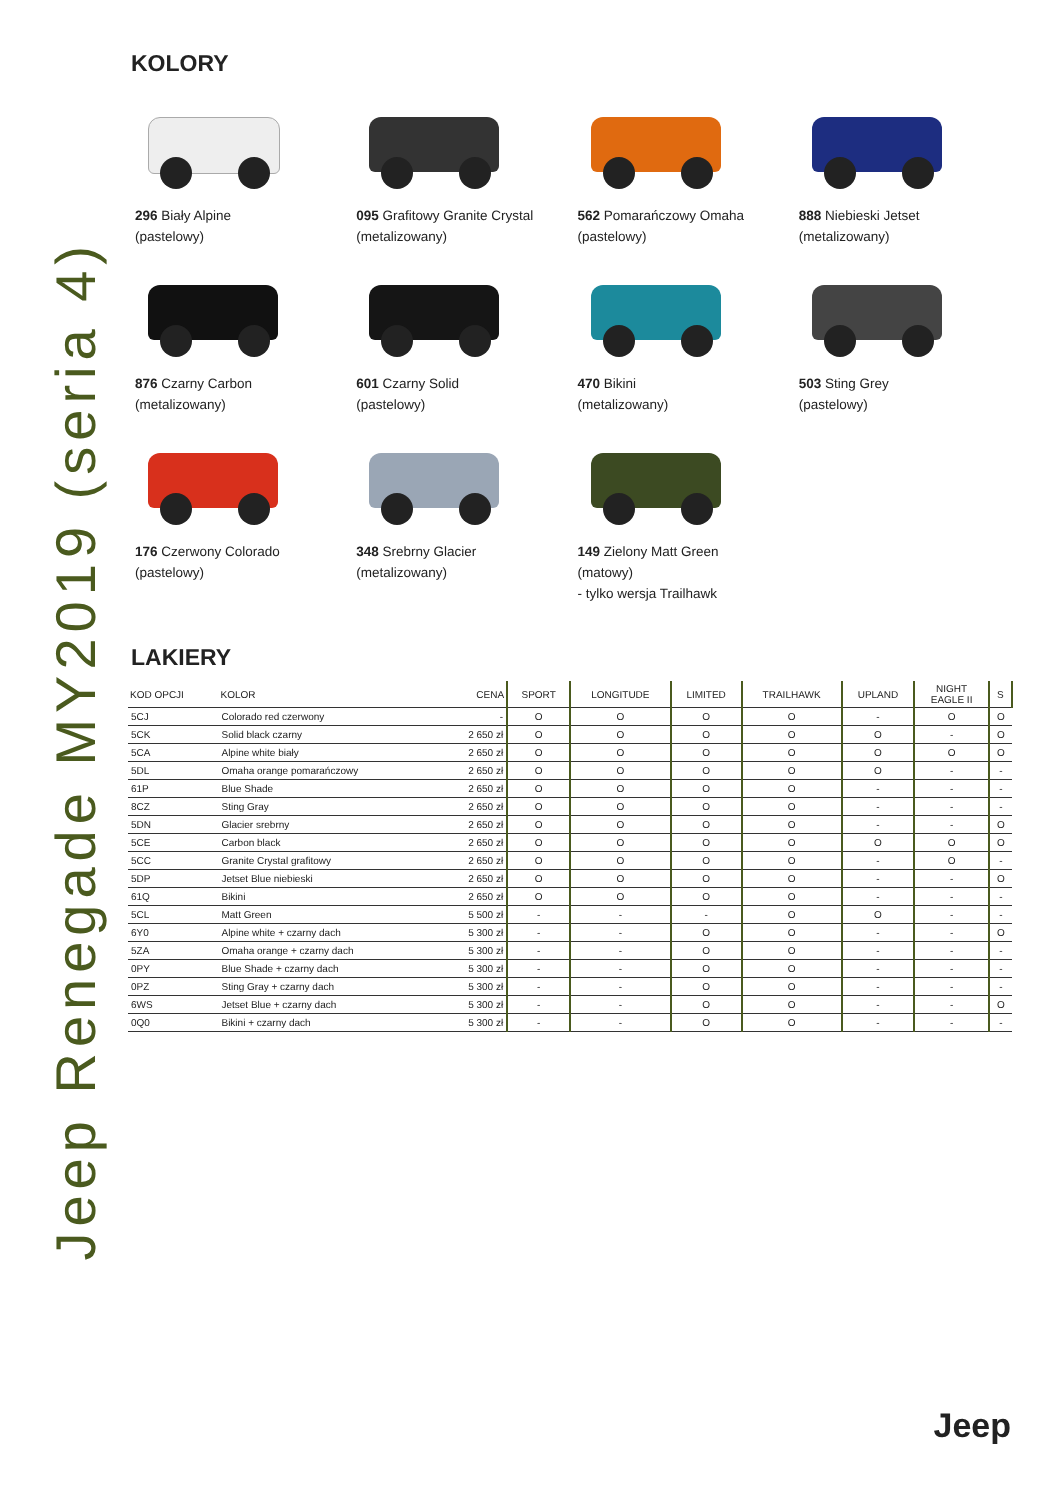Jeep Renegade MY2019 (seria 4)
KOLORY
296 Biały Alpine
(pastelowy)
095 Grafitowy Granite Crystal
(metalizowany)
562 Pomarańczowy Omaha
(pastelowy)
888 Niebieski Jetset
(metalizowany)
876 Czarny Carbon
(metalizowany)
601 Czarny Solid
(pastelowy)
470 Bikini
(metalizowany)
503 Sting Grey
(pastelowy)
176 Czerwony Colorado
(pastelowy)
348 Srebrny Glacier
(metalizowany)
149 Zielony Matt Green
(matowy)
- tylko wersja Trailhawk
LAKIERY
| KOD OPCJI | KOLOR | CENA | SPORT | LONGITUDE | LIMITED | TRAILHAWK | UPLAND | NIGHT EAGLE II | S |
| --- | --- | --- | --- | --- | --- | --- | --- | --- | --- |
| 5CJ | Colorado red czerwony | - | O | O | O | O | - | O | O |
| 5CK | Solid black czarny | 2 650 zł | O | O | O | O | O | - | O |
| 5CA | Alpine white biały | 2 650 zł | O | O | O | O | O | O | O |
| 5DL | Omaha orange pomarańczowy | 2 650 zł | O | O | O | O | O | - | - |
| 61P | Blue Shade | 2 650 zł | O | O | O | O | - | - | - |
| 8CZ | Sting Gray | 2 650 zł | O | O | O | O | - | - | - |
| 5DN | Glacier srebrny | 2 650 zł | O | O | O | O | - | - | O |
| 5CE | Carbon black | 2 650 zł | O | O | O | O | O | O | O |
| 5CC | Granite Crystal grafitowy | 2 650 zł | O | O | O | O | - | O | - |
| 5DP | Jetset Blue niebieski | 2 650 zł | O | O | O | O | - | - | O |
| 61Q | Bikini | 2 650 zł | O | O | O | O | - | - | - |
| 5CL | Matt Green | 5 500 zł | - | - | - | O | O | - | - |
| 6Y0 | Alpine white + czarny dach | 5 300 zł | - | - | O | O | - | - | O |
| 5ZA | Omaha orange + czarny dach | 5 300 zł | - | - | O | O | - | - | - |
| 0PY | Blue Shade + czarny dach | 5 300 zł | - | - | O | O | - | - | - |
| 0PZ | Sting Gray + czarny dach | 5 300 zł | - | - | O | O | - | - | - |
| 6WS | Jetset Blue + czarny dach | 5 300 zł | - | - | O | O | - | - | O |
| 0Q0 | Bikini + czarny dach | 5 300 zł | - | - | O | O | - | - | - |
Jeep